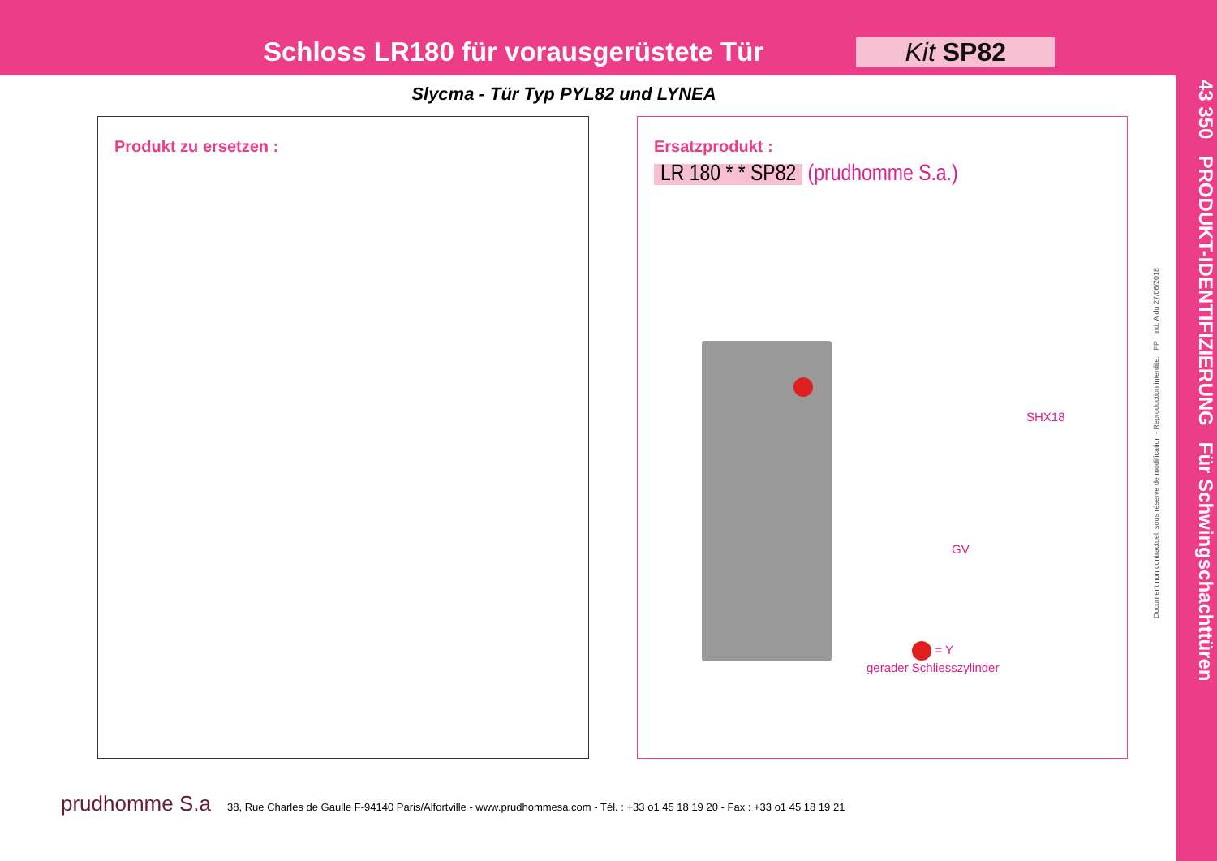Schloss LR180 für vorausgerüstete Tür
Kit SP82
Slycma - Tür Typ PYL82 und LYNEA
Produkt zu ersetzen :
Ersatzprodukt :
LR 180 * * SP82 (prudhomme S.a.)
SHX18
GV
= Y
gerader Schliesszylinder
43 350 PRODUKT-IDENTIFIZIERUNG Für Schwingschachttüren
Document non contractuel, sous réserve de modification - Reproduction interdite. FP Ind. A du 27/06/2018
prudhomme S.a 38, Rue Charles de Gaulle F-94140 Paris/Alfortville - www.prudhommesa.com - Tél. : +33 o1 45 18 19 20 - Fax : +33 o1 45 18 19 21